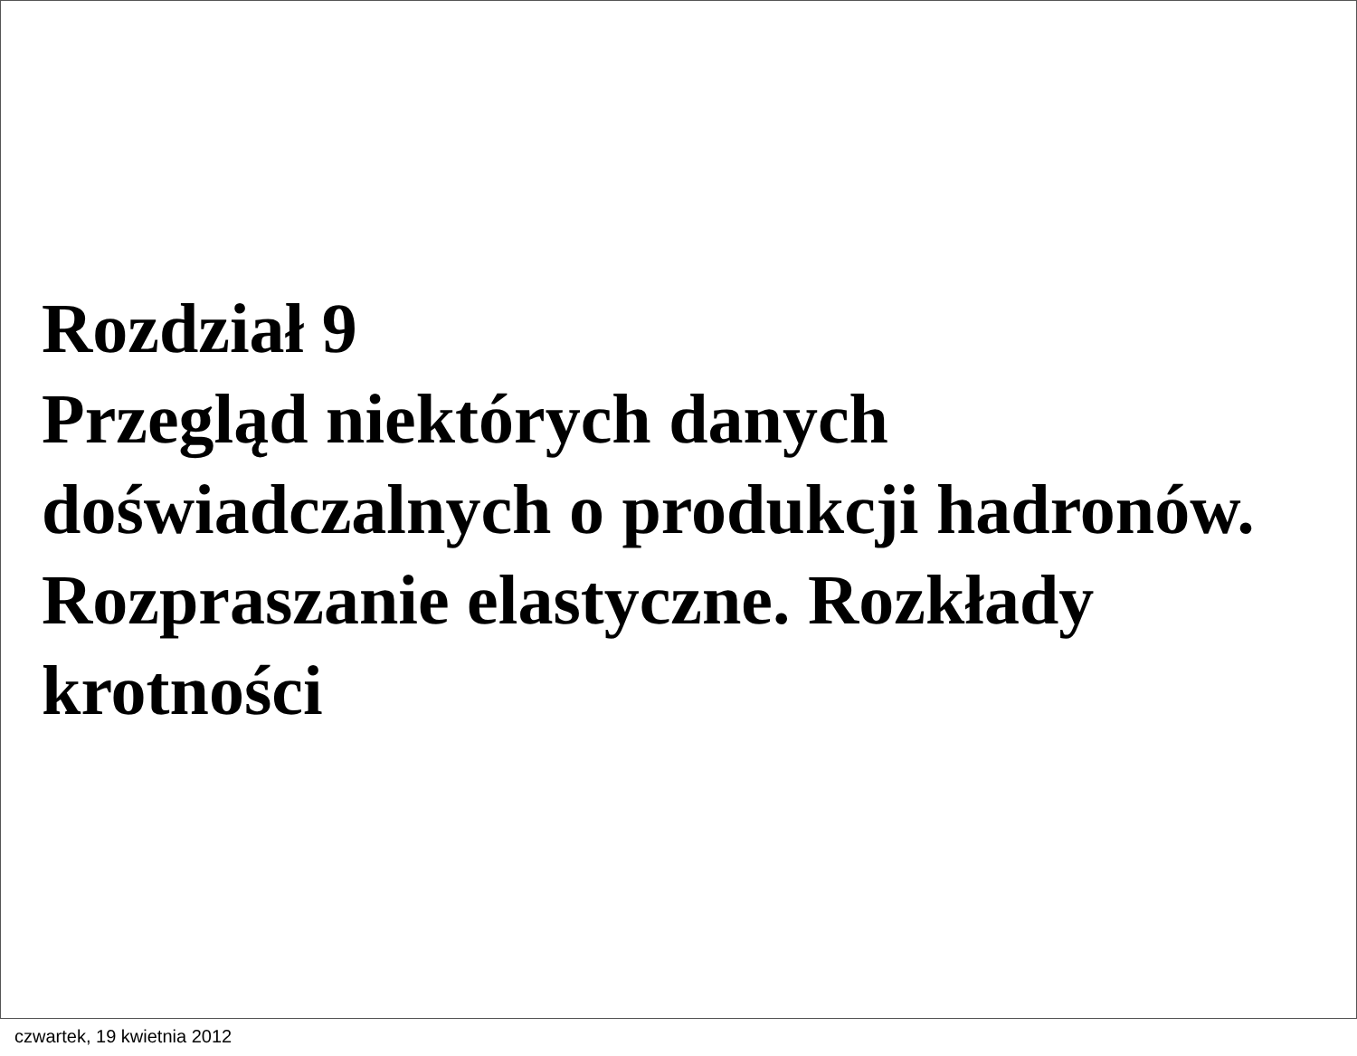Rozdział 9
Przegląd niektórych danych
doświadczalnych o produkcji hadronów.
Rozpraszanie elastyczne. Rozkłady
krotności
czwartek, 19 kwietnia 2012